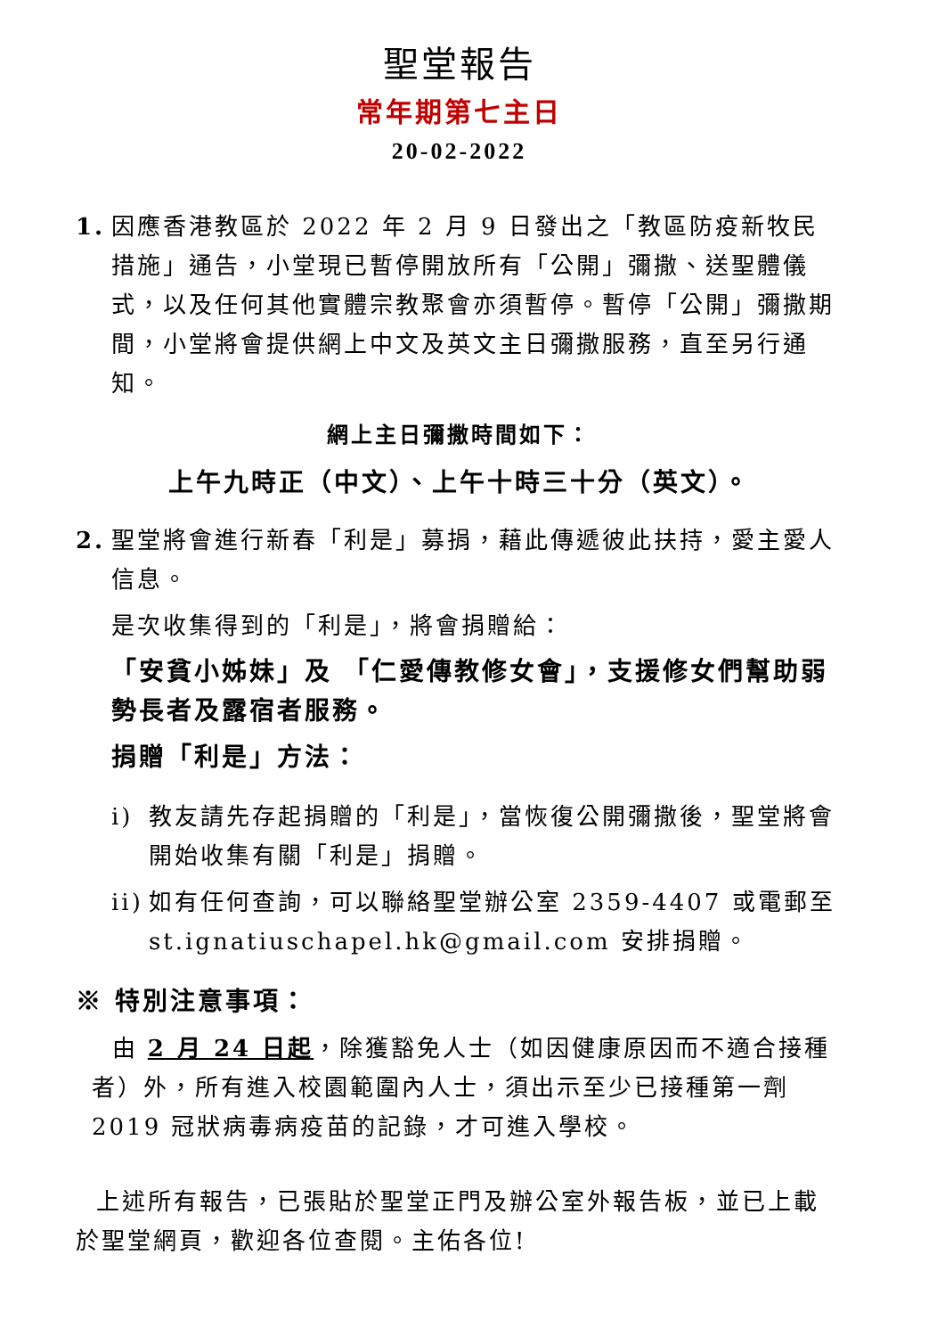聖堂報告
常年期第七主日
20-02-2022
1. 因應香港教區於 2022 年 2 月 9 日發出之「教區防疫新牧民措施」通告，小堂現已暫停開放所有「公開」彌撒、送聖體儀式，以及任何其他實體宗教聚會亦須暫停。暫停「公開」彌撒期間，小堂將會提供網上中文及英文主日彌撒服務，直至另行通知。
網上主日彌撒時間如下：
上午九時正（中文）、上午十時三十分（英文）。
2. 聖堂將會進行新春「利是」募捐，藉此傳遞彼此扶持，愛主愛人信息。
是次收集得到的「利是」，將會捐贈給：
「安貧小姊妹」及 「仁愛傳教修女會」，支援修女們幫助弱勢長者及露宿者服務。
捐贈「利是」方法：
i) 教友請先存起捐贈的「利是」，當恢復公開彌撒後，聖堂將會開始收集有關「利是」捐贈。
ii)
如有任何查詢，可以聯絡聖堂辦公室 2359-4407 或電郵至 st.ignatiuschapel.hk@gmail.com 安排捐贈。
※ 特別注意事項：
由 2 月 24 日起，除獲豁免人士（如因健康原因而不適合接種者）外，所有進入校園範圍內人士，須出示至少已接種第一劑 2019 冠狀病毒病疫苗的記錄，才可進入學校。
上述所有報告，已張貼於聖堂正門及辦公室外報告板，並已上載於聖堂網頁，歡迎各位查閱。主佑各位!